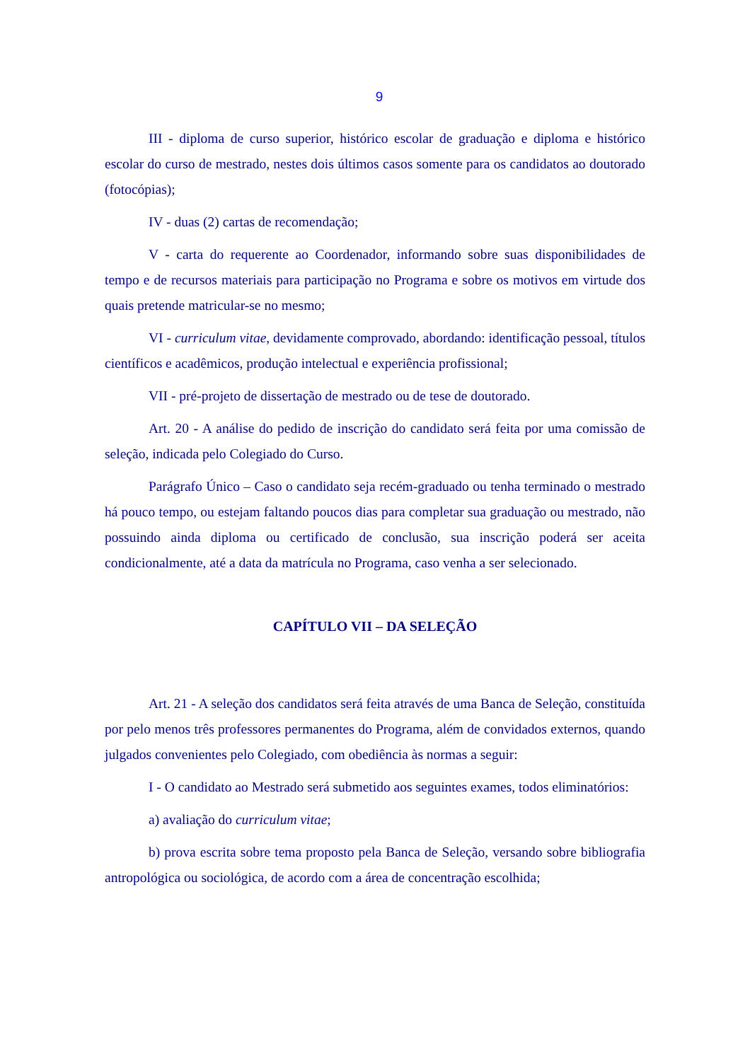9
III - diploma de curso superior, histórico escolar de graduação e diploma e histórico escolar do curso de mestrado, nestes dois últimos casos somente para os candidatos ao doutorado (fotocópias);
IV - duas (2) cartas de recomendação;
V - carta do requerente ao Coordenador, informando sobre suas disponibilidades de tempo e de recursos materiais para participação no Programa e sobre os motivos em virtude dos quais pretende matricular-se no mesmo;
VI - curriculum vitae, devidamente comprovado, abordando: identificação pessoal, títulos científicos e acadêmicos, produção intelectual e experiência profissional;
VII - pré-projeto de dissertação de mestrado ou de tese de doutorado.
Art. 20 - A análise do pedido de inscrição do candidato será feita por uma comissão de seleção, indicada pelo Colegiado do Curso.
Parágrafo Único – Caso o candidato seja recém-graduado ou tenha terminado o mestrado há pouco tempo, ou estejam faltando poucos dias para completar sua graduação ou mestrado, não possuindo ainda diploma ou certificado de conclusão, sua inscrição poderá ser aceita condicionalmente, até a data da matrícula no Programa, caso venha a ser selecionado.
CAPÍTULO VII – DA SELEÇÃO
Art. 21 - A seleção dos candidatos será feita através de uma Banca de Seleção, constituída por pelo menos três professores permanentes do Programa, além de convidados externos, quando julgados convenientes pelo Colegiado, com obediência às normas a seguir:
I - O candidato ao Mestrado será submetido aos seguintes exames, todos eliminatórios:
a) avaliação do curriculum vitae;
b) prova escrita sobre tema proposto pela Banca de Seleção, versando sobre bibliografia antropológica ou sociológica, de acordo com a área de concentração escolhida;